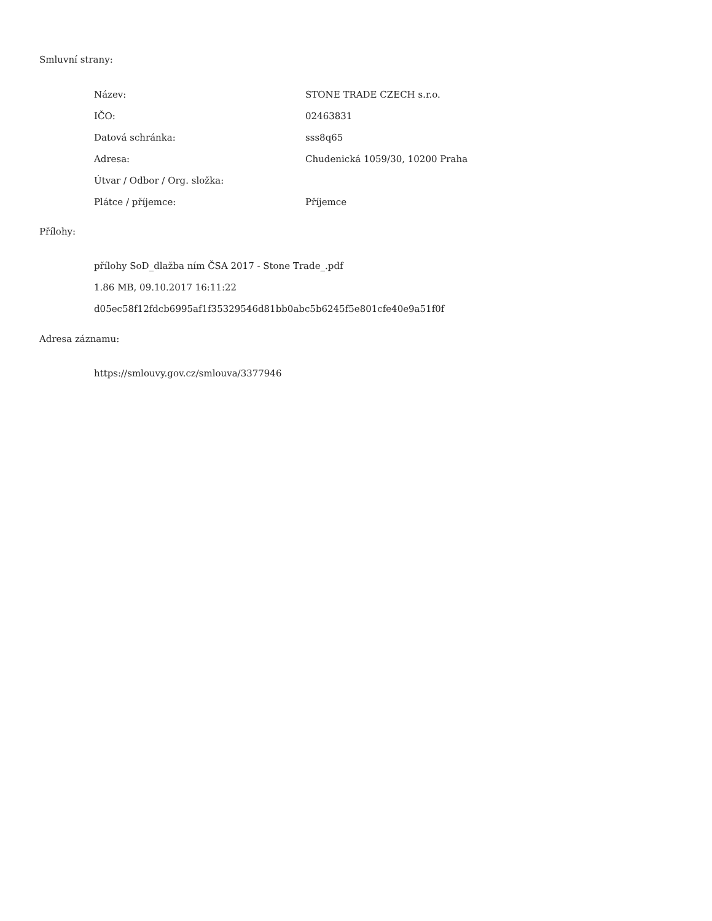Smluvní strany:
| Název: | STONE TRADE CZECH s.r.o. |
| IČO: | 02463831 |
| Datová schránka: | sss8q65 |
| Adresa: | Chudenická 1059/30, 10200 Praha |
| Útvar / Odbor / Org. složka: | |
| Plátce / příjemce: | Příjemce |
Přílohy:
přílohy SoD_dlažba ním ČSA 2017 - Stone Trade_.pdf
1.86 MB, 09.10.2017 16:11:22
d05ec58f12fdcb6995af1f35329546d81bb0abc5b6245f5e801cfe40e9a51f0f
Adresa záznamu:
https://smlouvy.gov.cz/smlouva/3377946